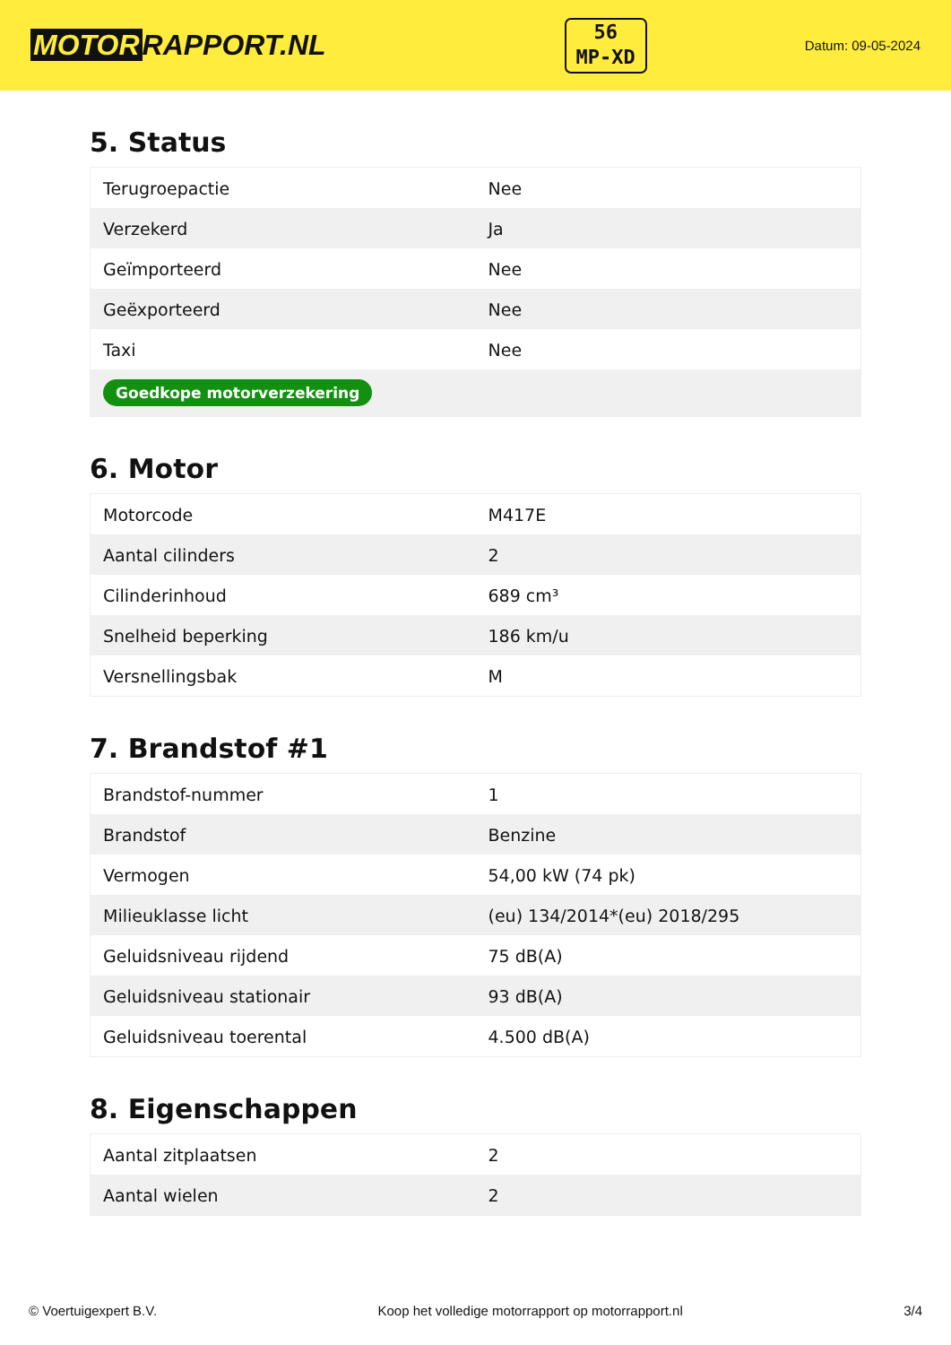MOTOR RAPPORT.NL
56
MP-XD
Datum: 09-05-2024
5. Status
| Terugroepactie | Nee |
| Verzekerd | Ja |
| Geïmporteerd | Nee |
| Geëxporteerd | Nee |
| Taxi | Nee |
| Goedkope motorverzekering | |
6. Motor
| Motorcode | M417E |
| Aantal cilinders | 2 |
| Cilinderinhoud | 689 cm³ |
| Snelheid beperking | 186 km/u |
| Versnellingsbak | M |
7. Brandstof #1
| Brandstof-nummer | 1 |
| Brandstof | Benzine |
| Vermogen | 54,00 kW (74 pk) |
| Milieuklasse licht | (eu) 134/2014*(eu) 2018/295 |
| Geluidsniveau rijdend | 75 dB(A) |
| Geluidsniveau stationair | 93 dB(A) |
| Geluidsniveau toerental | 4.500 dB(A) |
8. Eigenschappen
| Aantal zitplaatsen | 2 |
| Aantal wielen | 2 |
© Voertuigexpert B.V. Koop het volledige motorrapport op motorrapport.nl 3/4